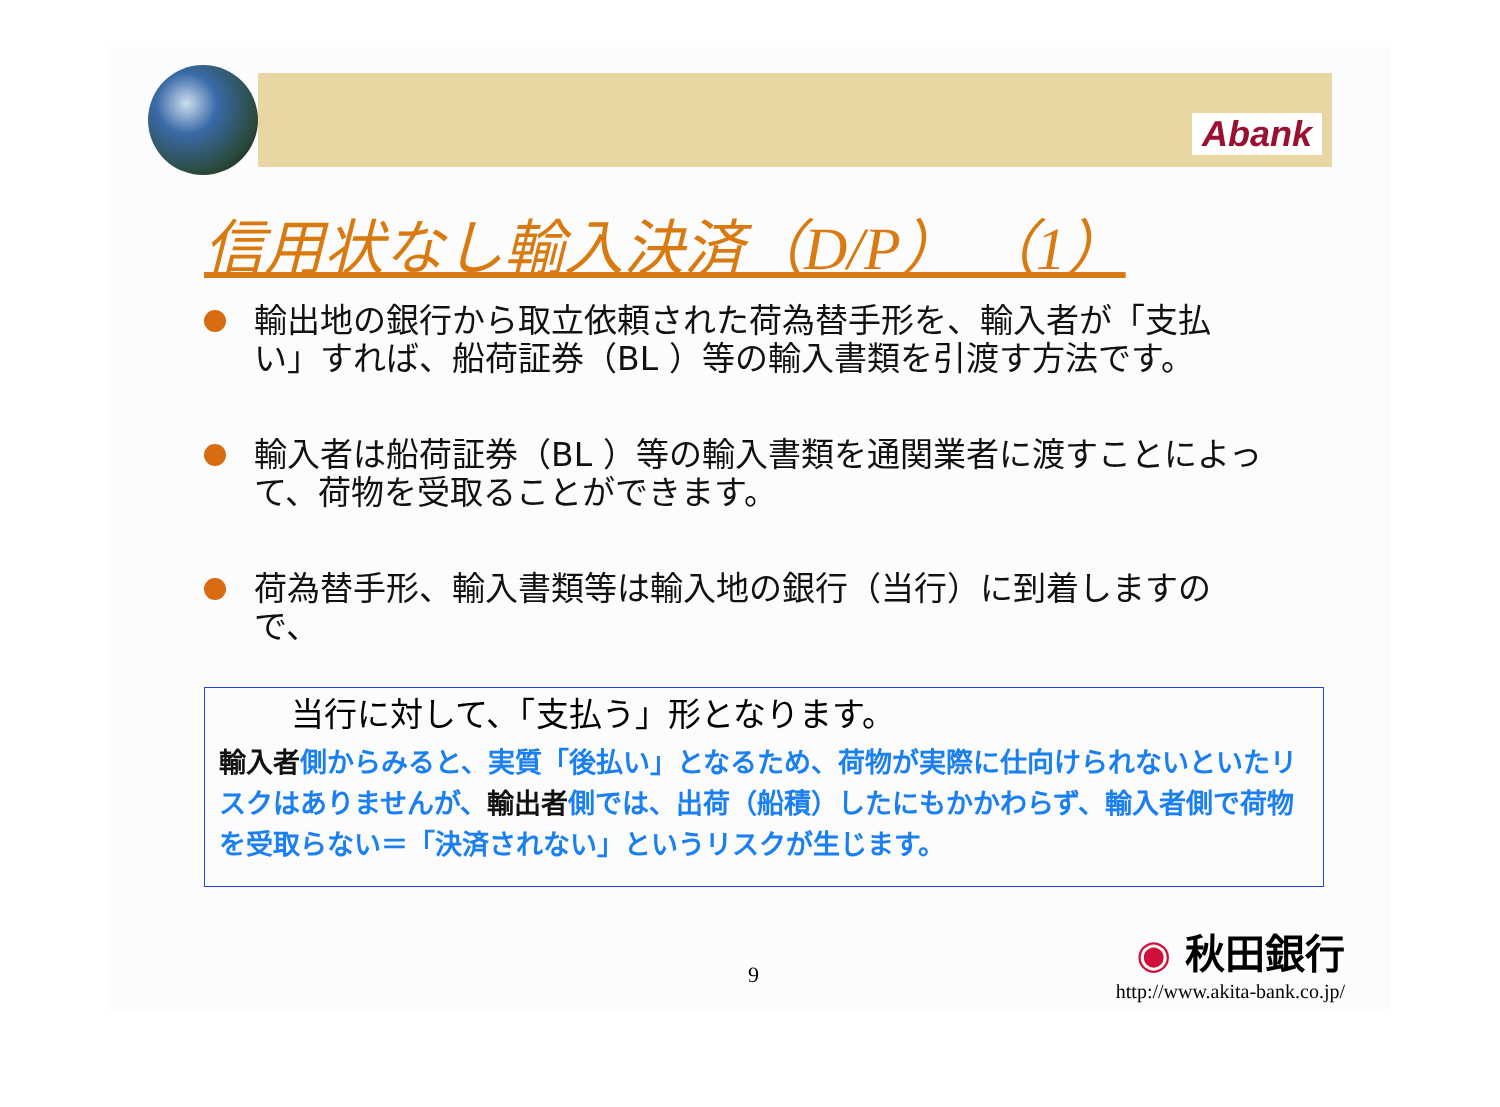Abank
信用状なし輸入決済（D/P） （1）
輸出地の銀行から取立依頼された荷為替手形を、輸入者が「支払い」すれば、船荷証券（BL ）等の輸入書類を引渡す方法です。
輸入者は船荷証券（BL ）等の輸入書類を通関業者に渡すことによって、荷物を受取ることができます。
荷為替手形、輸入書類等は輸入地の銀行（当行）に到着しますので、
当行に対して、「支払う」形となります。
輸入者側からみると、実質「後払い」となるため、荷物が実際に仕向けられないといたリスクはありませんが、輸出者側では、出荷（船積）したにもかかわらず、輸入者側で荷物を受取らない＝「決済されない」というリスクが生じます。
9
◉ 秋田銀行
http://www.akita-bank.co.jp/